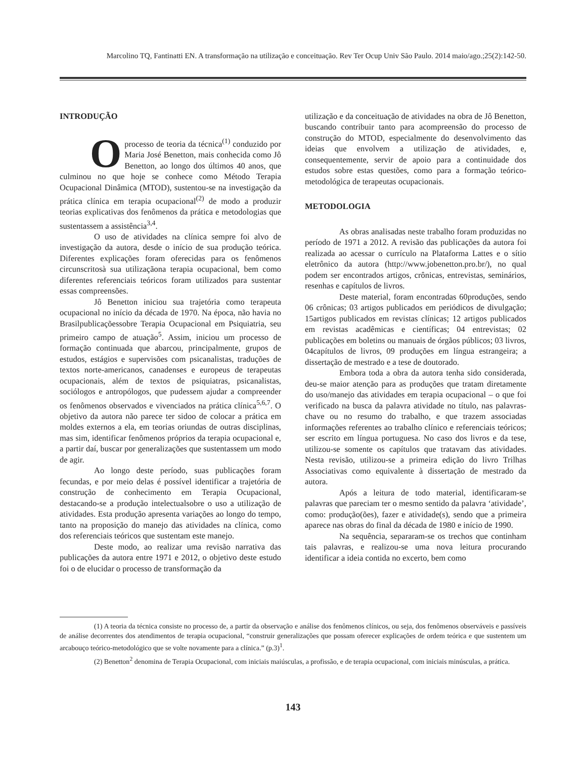Marcolino TQ, Fantinatti EN. A transformação na utilização e conceituação. Rev Ter Ocup Univ São Paulo. 2014 maio/ago.;25(2):142-50.
INTRODUÇÃO
Oprocesso de teoria da técnica<sup>(1)</sup> conduzido por Maria José Benetton, mais conhecida como Jô Benetton, ao longo dos últimos 40 anos, que culminou no que hoje se conhece como Método Terapia Ocupacional Dinâmica (MTOD), sustentou-se na investigação da prática clínica em terapia ocupacional<sup>(2)</sup> de modo a produzir teorias explicativas dos fenômenos da prática e metodologias que sustentassem a assistência<sup>3,4</sup>.
O uso de atividades na clínica sempre foi alvo de investigação da autora, desde o início de sua produção teórica. Diferentes explicações foram oferecidas para os fenômenos circunscritosà sua utilizaçãona terapia ocupacional, bem como diferentes referenciais teóricos foram utilizados para sustentar essas compreensões.
Jô Benetton iniciou sua trajetória como terapeuta ocupacional no início da década de 1970. Na época, não havia no Brasilpublicaçõessobre Terapia Ocupacional em Psiquiatria, seu primeiro campo de atuação<sup>5</sup>. Assim, iniciou um processo de formação continuada que abarcou, principalmente, grupos de estudos, estágios e supervisões com psicanalistas, traduções de textos norte-americanos, canadenses e europeus de terapeutas ocupacionais, além de textos de psiquiatras, psicanalistas, sociólogos e antropólogos, que pudessem ajudar a compreender os fenômenos observados e vivenciados na prática clínica<sup>5,6,7</sup>. O objetivo da autora não parece ter sidoo de colocar a prática em moldes externos a ela, em teorias oriundas de outras disciplinas, mas sim, identificar fenômenos próprios da terapia ocupacional e, a partir daí, buscar por generalizações que sustentassem um modo de agir.
Ao longo deste período, suas publicações foram fecundas, e por meio delas é possível identificar a trajetória de construção de conhecimento em Terapia Ocupacional, destacando-se a produção intelectualsobre o uso a utilização de atividades. Esta produção apresenta variações ao longo do tempo, tanto na proposição do manejo das atividades na clínica, como dos referenciais teóricos que sustentam este manejo.
Deste modo, ao realizar uma revisão narrativa das publicações da autora entre 1971 e 2012, o objetivo deste estudo foi o de elucidar o processo de transformação da
utilização e da conceituação de atividades na obra de Jô Benetton, buscando contribuir tanto para acompreensão do processo de construção do MTOD, especialmente do desenvolvimento das ideias que envolvem a utilização de atividades, e, consequentemente, servir de apoio para a continuidade dos estudos sobre estas questões, como para a formação teórico-metodológica de terapeutas ocupacionais.
METODOLOGIA
As obras analisadas neste trabalho foram produzidas no período de 1971 a 2012. A revisão das publicações da autora foi realizada ao acessar o currículo na Plataforma Lattes e o sítio eletrônico da autora (http://www.jobenetton.pro.br/), no qual podem ser encontrados artigos, crônicas, entrevistas, seminários, resenhas e capítulos de livros.
Deste material, foram encontradas 60produções, sendo 06 crônicas; 03 artigos publicados em periódicos de divulgação; 15artigos publicados em revistas clínicas; 12 artigos publicados em revistas acadêmicas e científicas; 04 entrevistas; 02 publicações em boletins ou manuais de órgãos públicos; 03 livros, 04capítulos de livros, 09 produções em língua estrangeira; a dissertação de mestrado e a tese de doutorado.
Embora toda a obra da autora tenha sido considerada, deu-se maior atenção para as produções que tratam diretamente do uso/manejo das atividades em terapia ocupacional – o que foi verificado na busca da palavra atividade no título, nas palavras-chave ou no resumo do trabalho, e que trazem associadas informações referentes ao trabalho clínico e referenciais teóricos; ser escrito em língua portuguesa. No caso dos livros e da tese, utilizou-se somente os capítulos que tratavam das atividades. Nesta revisão, utilizou-se a primeira edição do livro Trilhas Associativas como equivalente à dissertação de mestrado da autora.
Após a leitura de todo material, identificaram-se palavras que pareciam ter o mesmo sentido da palavra ‘atividade’, como: produção(ões), fazer e atividade(s), sendo que a primeira aparece nas obras do final da década de 1980 e início de 1990.
Na sequência, separaram-se os trechos que continham tais palavras, e realizou-se uma nova leitura procurando identificar a ideia contida no excerto, bem como
(1) A teoria da técnica consiste no processo de, a partir da observação e análise dos fenômenos clínicos, ou seja, dos fenômenos observáveis e passíveis de análise decorrentes dos atendimentos de terapia ocupacional, “construir generalizações que possam oferecer explicações de ordem teórica e que sustentem um arcabouço teórico-metodológico que se volte novamente para a clínica.” (p.3)<sup>1</sup>.
(2) Benetton<sup>2</sup> denomina de Terapia Ocupacional, com iniciais maiúsculas, a profissão, e de terapia ocupacional, com iniciais minúsculas, a prática.
143